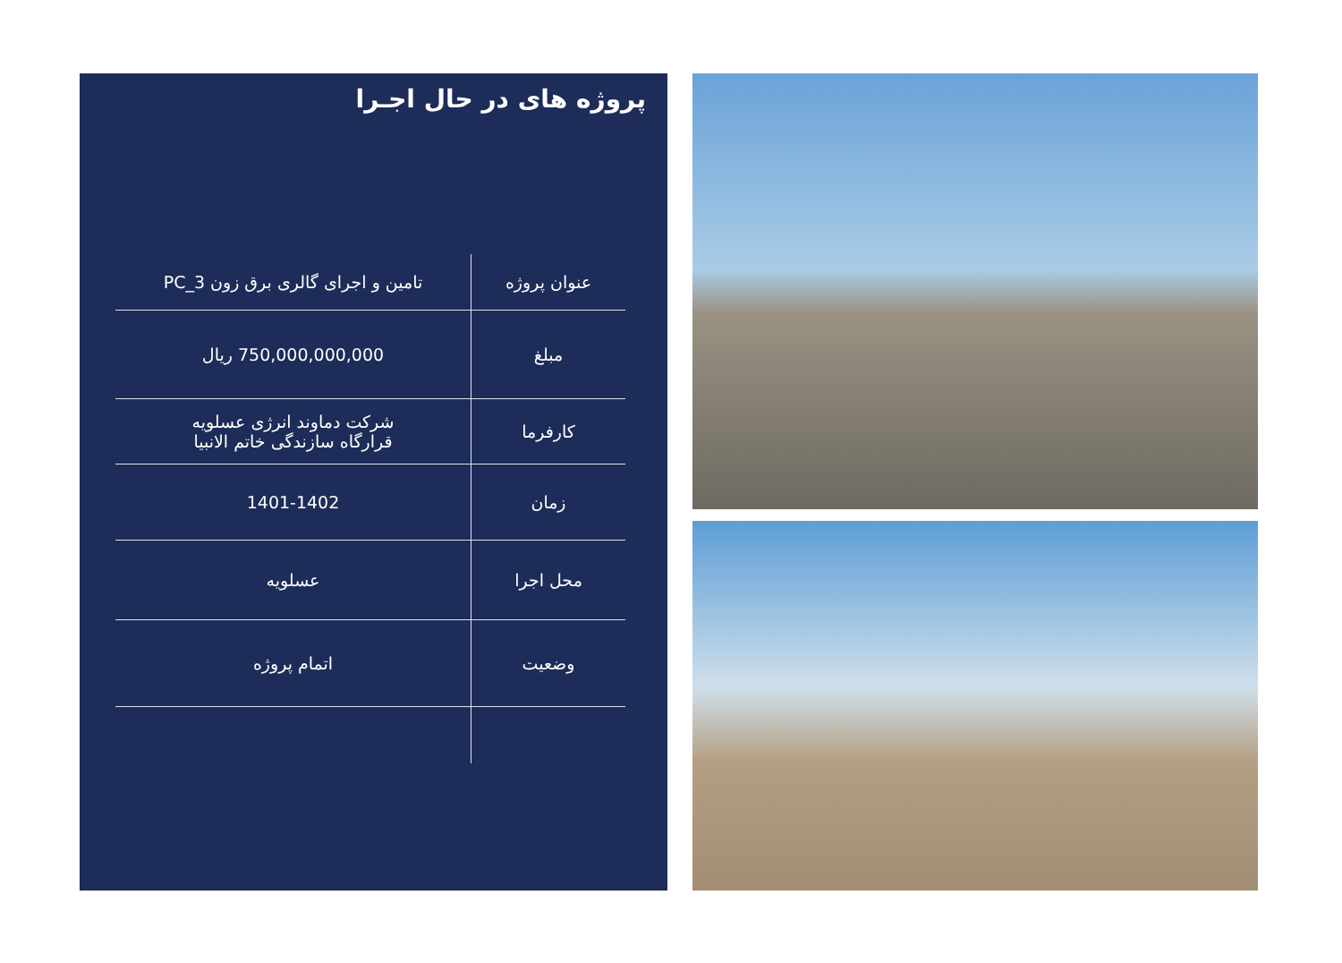پروژه های در حال اجـرا
| عنوان پروژه | تامین و اجرای گالری برق زون PC_3 |
| مبلغ | 750,000,000,000 ریال |
| کارفرما | شرکت دماوند انرژی عسلویه قرارگاه سازندگی خاتم الانبیا |
| زمان | 1401-1402 |
| محل اجرا | عسلویه |
| وضعیت | اتمام پروژه |